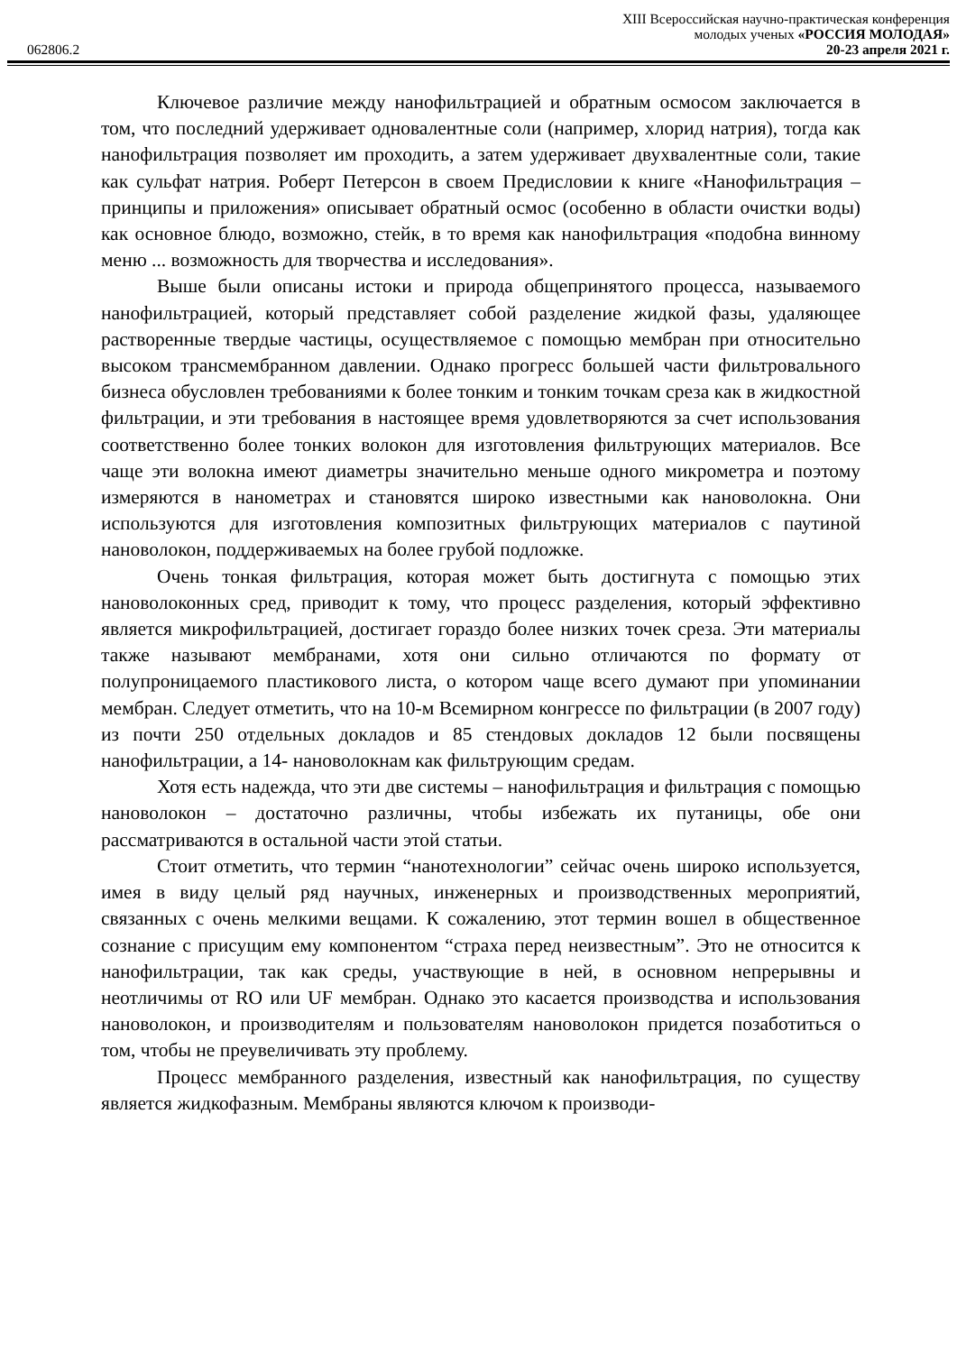XIII Всероссийская научно-практическая конференция
молодых ученых «РОССИЯ МОЛОДАЯ»
062806.2 20-23 апреля 2021 г.
Ключевое различие между нанофильтрацией и обратным осмосом заключается в том, что последний удерживает одновалентные соли (например, хлорид натрия), тогда как нанофильтрация позволяет им проходить, а затем удерживает двухвалентные соли, такие как сульфат натрия. Роберт Петерсон в своем Предисловии к книге «Нанофильтрация – принципы и приложения» описывает обратный осмос (особенно в области очистки воды) как основное блюдо, возможно, стейк, в то время как нанофильтрация «подобна винному меню ... возможность для творчества и исследования».
Выше были описаны истоки и природа общепринятого процесса, называемого нанофильтрацией, который представляет собой разделение жидкой фазы, удаляющее растворенные твердые частицы, осуществляемое с помощью мембран при относительно высоком трансмембранном давлении. Однако прогресс большей части фильтровального бизнеса обусловлен требованиями к более тонким и тонким точкам среза как в жидкостной фильтрации, и эти требования в настоящее время удовлетворяются за счет использования соответственно более тонких волокон для изготовления фильтрующих материалов. Все чаще эти волокна имеют диаметры значительно меньше одного микрометра и поэтому измеряются в нанометрах и становятся широко известными как нановолокна. Они используются для изготовления композитных фильтрующих материалов с паутиной нановолокон, поддерживаемых на более грубой подложке.
Очень тонкая фильтрация, которая может быть достигнута с помощью этих нановолоконных сред, приводит к тому, что процесс разделения, который эффективно является микрофильтрацией, достигает гораздо более низких точек среза. Эти материалы также называют мембранами, хотя они сильно отличаются по формату от полупроницаемого пластикового листа, о котором чаще всего думают при упоминании мембран. Следует отметить, что на 10-м Всемирном конгрессе по фильтрации (в 2007 году) из почти 250 отдельных докладов и 85 стендовых докладов 12 были посвящены нанофильтрации, а 14- нановолокнам как фильтрующим средам.
Хотя есть надежда, что эти две системы – нанофильтрация и фильтрация с помощью нановолокон – достаточно различны, чтобы избежать их путаницы, обе они рассматриваются в остальной части этой статьи.
Стоит отметить, что термин “нанотехнологии” сейчас очень широко используется, имея в виду целый ряд научных, инженерных и производственных мероприятий, связанных с очень мелкими вещами. К сожалению, этот термин вошел в общественное сознание с присущим ему компонентом “страха перед неизвестным”. Это не относится к нанофильтрации, так как среды, участвующие в ней, в основном непрерывны и неотличимы от RO или UF мембран. Однако это касается производства и использования нановолокон, и производителям и пользователям нановолокон придется позаботиться о том, чтобы не преувеличивать эту проблему.
Процесс мембранного разделения, известный как нанофильтрация, по существу является жидкофазным. Мембраны являются ключом к производи-